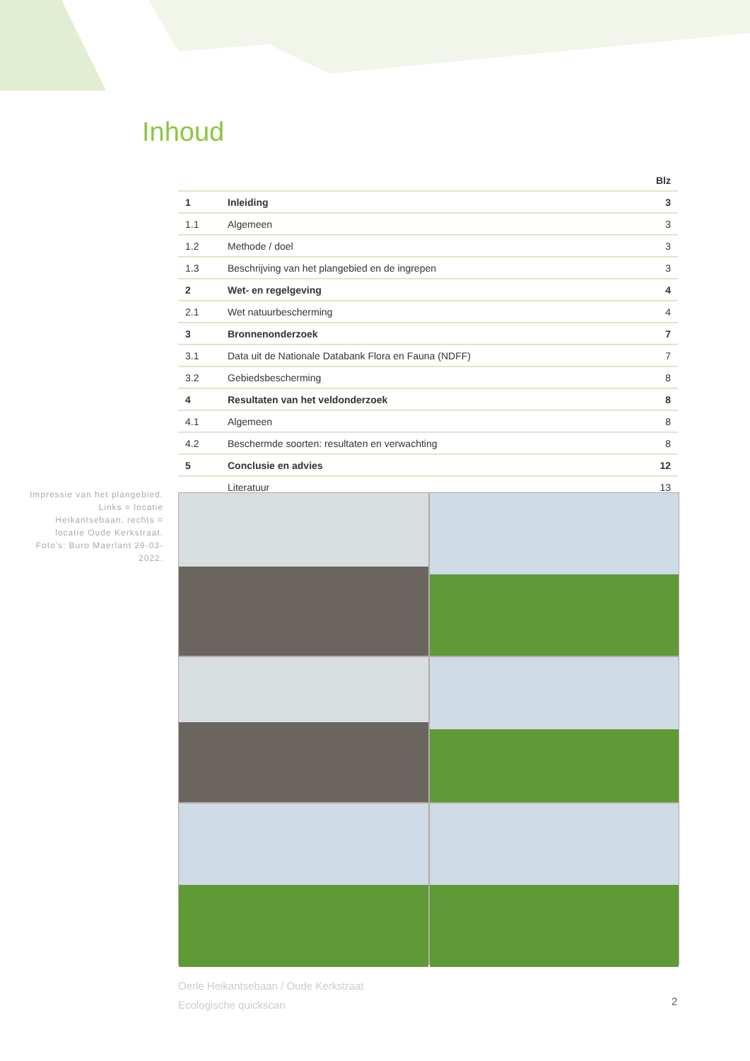Inhoud
| Blz | | |
| --- | --- | --- |
| 1 | Inleiding | 3 |
| 1.1 | Algemeen | 3 |
| 1.2 | Methode / doel | 3 |
| 1.3 | Beschrijving van het plangebied en de ingrepen | 3 |
| 2 | Wet- en regelgeving | 4 |
| 2.1 | Wet natuurbescherming | 4 |
| 3 | Bronnenonderzoek | 7 |
| 3.1 | Data uit de Nationale Databank Flora en Fauna (NDFF) | 7 |
| 3.2 | Gebiedsbescherming | 8 |
| 4 | Resultaten van het veldonderzoek | 8 |
| 4.1 | Algemeen | 8 |
| 4.2 | Beschermde soorten: resultaten en verwachting | 8 |
| 5 | Conclusie en advies | 12 |
| | Literatuur | 13 |
Impressie van het plangebied. Links = locatie Heikantsebaan, rechts = locatie Oude Kerkstraat. Foto's: Buro Maerlant 29-03-2022.
Oerle Heikantsebaan / Oude Kerkstraat
Ecologische quickscan
2